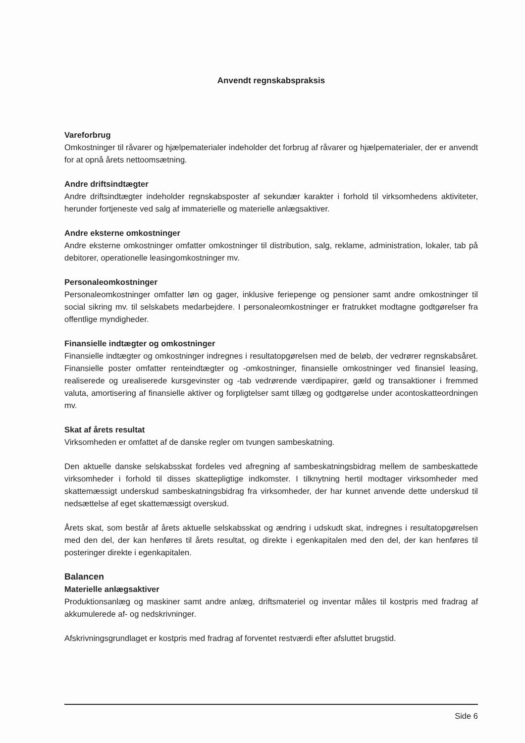Anvendt regnskabspraksis
Vareforbrug
Omkostninger til råvarer og hjælpematerialer indeholder det forbrug af råvarer og hjælpematerialer, der er anvendt for at opnå årets nettoomsætning.
Andre driftsindtægter
Andre driftsindtægter indeholder regnskabsposter af sekundær karakter i forhold til virksomhedens aktiviteter, herunder fortjeneste ved salg af immaterielle og materielle anlægsaktiver.
Andre eksterne omkostninger
Andre eksterne omkostninger omfatter omkostninger til distribution, salg, reklame, administration, lokaler, tab på debitorer, operationelle leasingomkostninger mv.
Personaleomkostninger
Personaleomkostninger omfatter løn og gager, inklusive feriepenge og pensioner samt andre omkostninger til social sikring mv. til selskabets medarbejdere. I personaleomkostninger er fratrukket modtagne godtgørelser fra offentlige myndigheder.
Finansielle indtægter og omkostninger
Finansielle indtægter og omkostninger indregnes i resultatopgørelsen med de beløb, der vedrører regnskabsåret. Finansielle poster omfatter renteindtægter og -omkostninger, finansielle omkostninger ved finansiel leasing, realiserede og urealiserede kursgevinster og -tab vedrørende værdipapirer, gæld og transaktioner i fremmed valuta, amortisering af finansielle aktiver og forpligtelser samt tillæg og godtgørelse under acontoskatteordningen mv.
Skat af årets resultat
Virksomheden er omfattet af de danske regler om tvungen sambeskatning.
Den aktuelle danske selskabsskat fordeles ved afregning af sambeskatningsbidrag mellem de sambeskattede virksomheder i forhold til disses skattepligtige indkomster. I tilknytning hertil modtager virksomheder med skattemæssigt underskud sambeskatningsbidrag fra virksomheder, der har kunnet anvende dette underskud til nedsættelse af eget skattemæssigt overskud.
Årets skat, som består af årets aktuelle selskabsskat og ændring i udskudt skat, indregnes i resultatopgørelsen med den del, der kan henføres til årets resultat, og direkte i egenkapitalen med den del, der kan henføres til posteringer direkte i egenkapitalen.
Balancen
Materielle anlægsaktiver
Produktionsanlæg og maskiner samt andre anlæg, driftsmateriel og inventar måles til kostpris med fradrag af akkumulerede af- og nedskrivninger.
Afskrivningsgrundlaget er kostpris med fradrag af forventet restværdi efter afsluttet brugstid.
Side 6